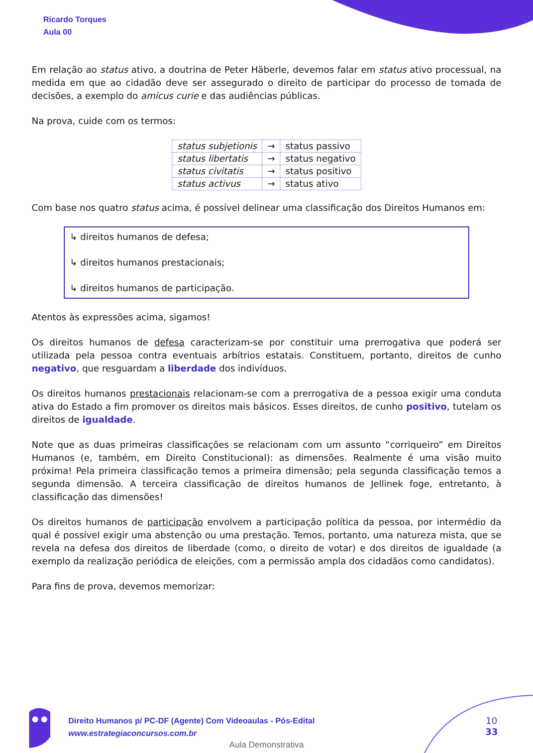Ricardo Torques
Aula 00
Em relação ao status ativo, a doutrina de Peter Häberle, devemos falar em status ativo processual, na medida em que ao cidadão deve ser assegurado o direito de participar do processo de tomada de decisões, a exemplo do amicus curie e das audiências públicas.
Na prova, cuide com os termos:
| status subjetionis | → | status passivo |
| status libertatis | → | status negativo |
| status civitatis | → | status positivo |
| status activus | → | status ativo |
Com base nos quatro status acima, é possível delinear uma classificação dos Direitos Humanos em:
↳ direitos humanos de defesa;
↳ direitos humanos prestacionais;
↳ direitos humanos de participação.
Atentos às expressões acima, sigamos!
Os direitos humanos de defesa caracterizam-se por constituir uma prerrogativa que poderá ser utilizada pela pessoa contra eventuais arbítrios estatais. Constituem, portanto, direitos de cunho negativo, que resguardam a liberdade dos indivíduos.
Os direitos humanos prestacionais relacionam-se com a prerrogativa de a pessoa exigir uma conduta ativa do Estado a fim promover os direitos mais básicos. Esses direitos, de cunho positivo, tutelam os direitos de igualdade.
Note que as duas primeiras classificações se relacionam com um assunto “corriqueiro” em Direitos Humanos (e, também, em Direito Constitucional): as dimensões. Realmente é uma visão muito próxima! Pela primeira classificação temos a primeira dimensão; pela segunda classificação temos a segunda dimensão. A terceira classificação de direitos humanos de Jellinek foge, entretanto, à classificação das dimensões!
Os direitos humanos de participação envolvem a participação política da pessoa, por intermédio da qual é possível exigir uma abstenção ou uma prestação. Temos, portanto, uma natureza mista, que se revela na defesa dos direitos de liberdade (como, o direito de votar) e dos direitos de igualdade (a exemplo da realização periódica de eleições, com a permissão ampla dos cidadãos como candidatos).
Para fins de prova, devemos memorizar:
Direito Humanos p/ PC-DF (Agente) Com Videoaulas - Pós-Edital
www.estrategiaconcursos.com.br
10
33
Aula Demonstrativa